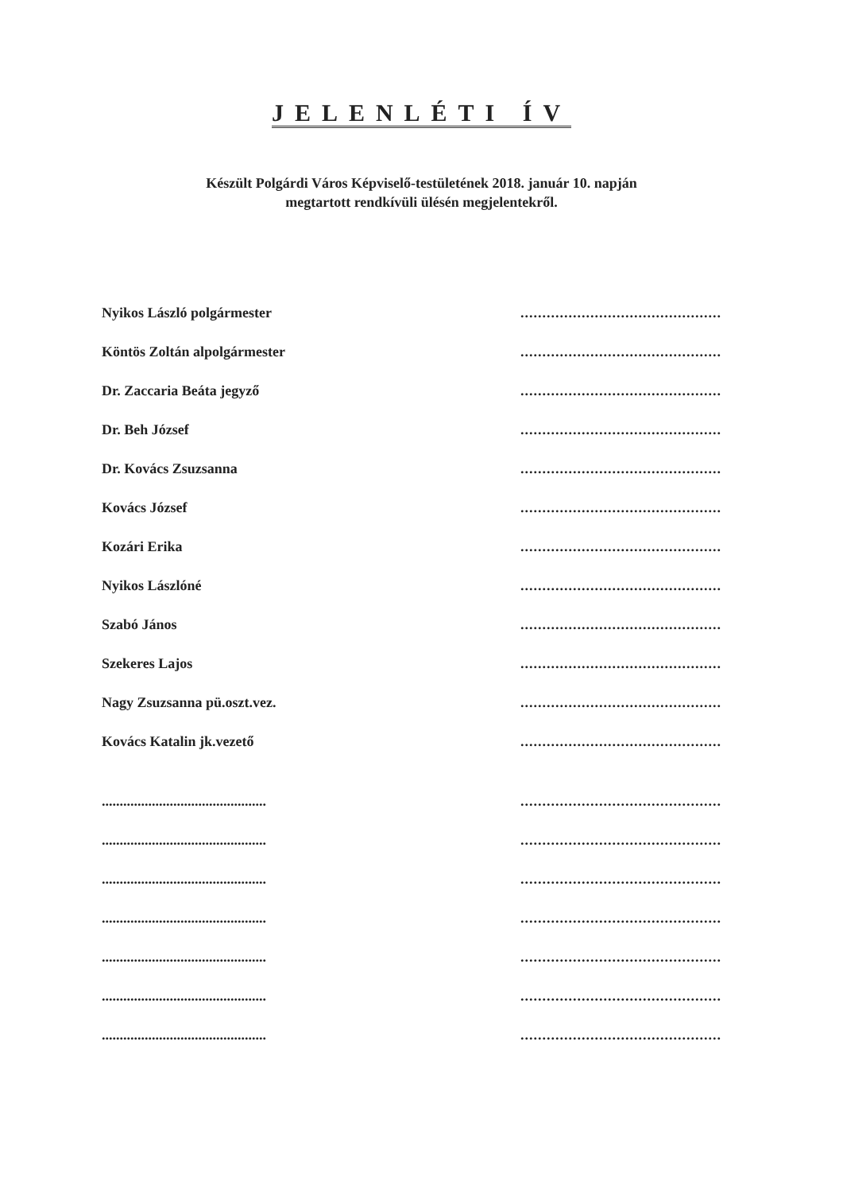JELENLÉTI ÍV
Készült Polgárdi Város Képviselő-testületének 2018. január 10. napján
megtartott rendkívüli ülésén megjelentekről.
Nyikos László polgármester
..............................................
Köntös Zoltán alpolgármester
..............................................
Dr. Zaccaria Beáta jegyző
..............................................
Dr. Beh József
..............................................
Dr. Kovács Zsuzsanna
..............................................
Kovács József
..............................................
Kozári Erika
..............................................
Nyikos Lászlóné
..............................................
Szabó János
..............................................
Szekeres Lajos
..............................................
Nagy Zsuzsanna pü.oszt.vez.
..............................................
Kovács Katalin jk.vezető
..............................................
..............................................
..............................................
..............................................
..............................................
..............................................
..............................................
..............................................
..............................................
..............................................
..............................................
..............................................
..............................................
..............................................
..............................................